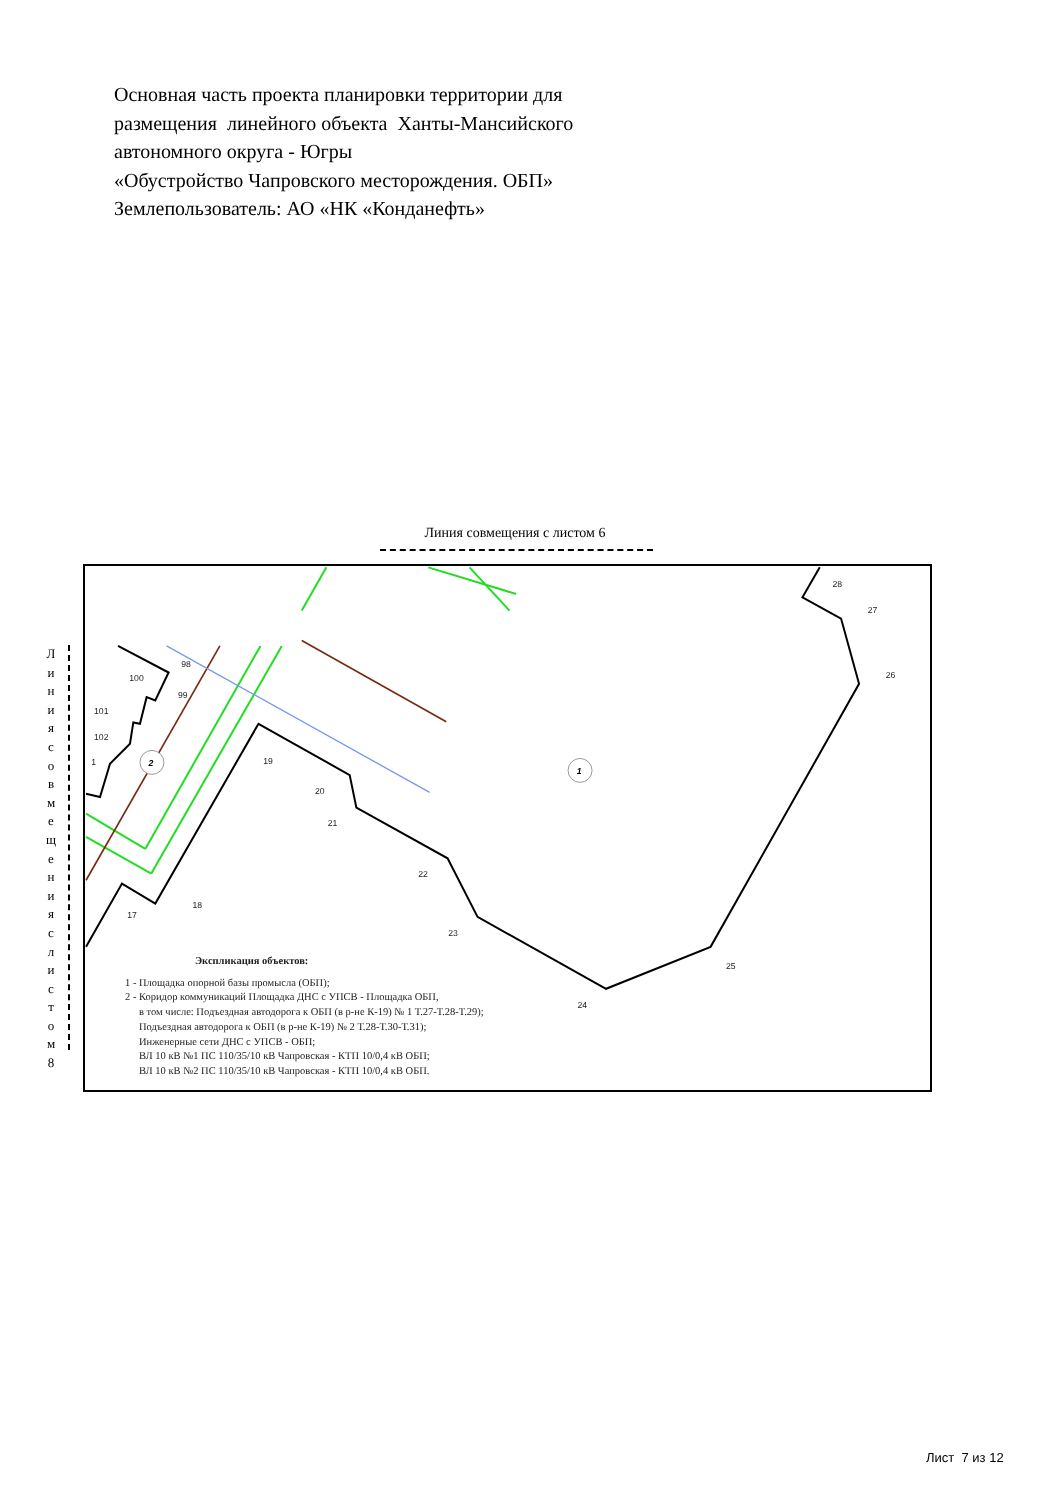Основная часть проекта планировки территории для
размещения линейного объекта Ханты-Мансийского
автономного округа - Югры
«Обустройство Чапровского месторождения. ОБП»
Землепользователь: АО «НК «Конданефть»
Линия совмещения с листом 6
Л
и
н
и
я
с
о
в
м
е
щ
е
н
и
я
с
л
и
с
т
о
м
8
2
1
28
27
26
25
24
23
22
21
20
19
18
17
98
99
100
101
102
1
Экспликация объектов:
1 - Площадка опорной базы промысла (ОБП);
2 - Коридор коммуникаций Площадка ДНС с УПСВ - Площадка ОБП,
в том числе: Подъездная автодорога к ОБП (в р-не К-19) № 1 Т.27-Т.28-Т.29);
Подъездная автодорога к ОБП (в р-не К-19) № 2 Т.28-Т.30-Т.31);
Инженерные сети ДНС с УПСВ - ОБП;
ВЛ 10 кВ №1 ПС 110/35/10 кВ Чапровская - КТП 10/0,4 кВ ОБП;
ВЛ 10 кВ №2 ПС 110/35/10 кВ Чапровская - КТП 10/0,4 кВ ОБП.
Лист 7 из 12